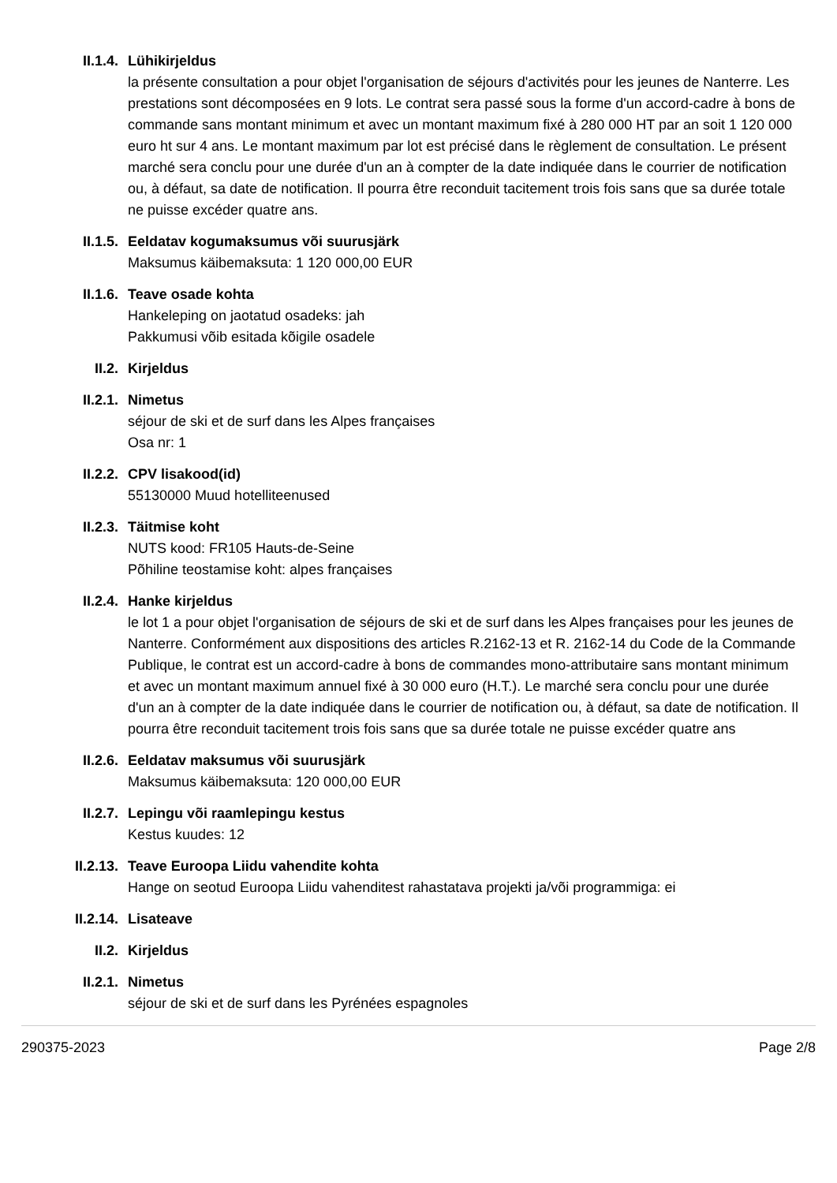II.1.4. Lühikirjeldus
la présente consultation a pour objet l'organisation de séjours d'activités pour les jeunes de Nanterre. Les prestations sont décomposées en 9 lots. Le contrat sera passé sous la forme d'un accord-cadre à bons de commande sans montant minimum et avec un montant maximum fixé à 280 000 HT par an soit 1 120 000 euro ht sur 4 ans. Le montant maximum par lot est précisé dans le règlement de consultation. Le présent marché sera conclu pour une durée d'un an à compter de la date indiquée dans le courrier de notification ou, à défaut, sa date de notification. Il pourra être reconduit tacitement trois fois sans que sa durée totale ne puisse excéder quatre ans.
II.1.5. Eeldatav kogumaksumus või suurusjärk
Maksumus käibemaksuta: 1 120 000,00 EUR
II.1.6. Teave osade kohta
Hankeleping on jaotatud osadeks: jah
Pakkumusi võib esitada kõigile osadele
II.2. Kirjeldus
II.2.1. Nimetus
séjour de ski et de surf dans les Alpes françaises
Osa nr: 1
II.2.2. CPV lisakood(id)
55130000 Muud hotelliteenused
II.2.3. Täitmise koht
NUTS kood: FR105 Hauts-de-Seine
Põhiline teostamise koht: alpes françaises
II.2.4. Hanke kirjeldus
le lot 1 a pour objet l'organisation de séjours de ski et de surf dans les Alpes françaises pour les jeunes de Nanterre. Conformément aux dispositions des articles R.2162-13 et R. 2162-14 du Code de la Commande Publique, le contrat est un accord-cadre à bons de commandes mono-attributaire sans montant minimum et avec un montant maximum annuel fixé à 30 000 euro (H.T.). Le marché sera conclu pour une durée d'un an à compter de la date indiquée dans le courrier de notification ou, à défaut, sa date de notification. Il pourra être reconduit tacitement trois fois sans que sa durée totale ne puisse excéder quatre ans
II.2.6. Eeldatav maksumus või suurusjärk
Maksumus käibemaksuta: 120 000,00 EUR
II.2.7. Lepingu või raamlepingu kestus
Kestus kuudes: 12
II.2.13. Teave Euroopa Liidu vahendite kohta
Hange on seotud Euroopa Liidu vahenditest rahastatava projekti ja/või programmiga: ei
II.2.14. Lisateave
II.2. Kirjeldus
II.2.1. Nimetus
séjour de ski et de surf dans les Pyrénées espagnoles
290375-2023 Page 2/8